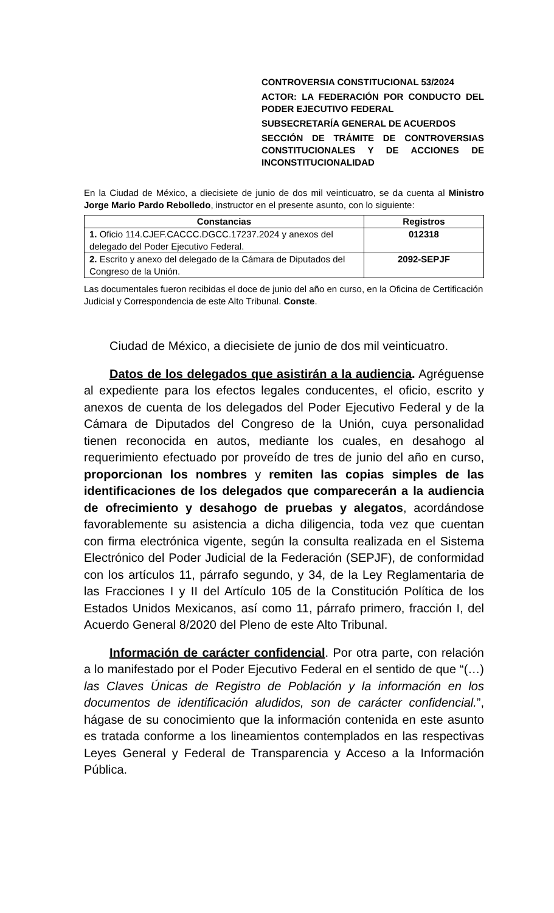CONTROVERSIA CONSTITUCIONAL 53/2024
ACTOR: LA FEDERACIÓN POR CONDUCTO DEL PODER EJECUTIVO FEDERAL
SUBSECRETARÍA GENERAL DE ACUERDOS
SECCIÓN DE TRÁMITE DE CONTROVERSIAS CONSTITUCIONALES Y DE ACCIONES DE INCONSTITUCIONALIDAD
En la Ciudad de México, a diecisiete de junio de dos mil veinticuatro, se da cuenta al Ministro Jorge Mario Pardo Rebolledo, instructor en el presente asunto, con lo siguiente:
| Constancias | Registros |
| --- | --- |
| 1. Oficio 114.CJEF.CACCC.DGCC.17237.2024 y anexos del delegado del Poder Ejecutivo Federal. | 012318 |
| 2. Escrito y anexo del delegado de la Cámara de Diputados del Congreso de la Unión. | 2092-SEPJF |
Las documentales fueron recibidas el doce de junio del año en curso, en la Oficina de Certificación Judicial y Correspondencia de este Alto Tribunal. Conste.
Ciudad de México, a diecisiete de junio de dos mil veinticuatro.
Datos de los delegados que asistirán a la audiencia. Agréguense al expediente para los efectos legales conducentes, el oficio, escrito y anexos de cuenta de los delegados del Poder Ejecutivo Federal y de la Cámara de Diputados del Congreso de la Unión, cuya personalidad tienen reconocida en autos, mediante los cuales, en desahogo al requerimiento efectuado por proveído de tres de junio del año en curso, proporcionan los nombres y remiten las copias simples de las identificaciones de los delegados que comparecerán a la audiencia de ofrecimiento y desahogo de pruebas y alegatos, acordándose favorablemente su asistencia a dicha diligencia, toda vez que cuentan con firma electrónica vigente, según la consulta realizada en el Sistema Electrónico del Poder Judicial de la Federación (SEPJF), de conformidad con los artículos 11, párrafo segundo, y 34, de la Ley Reglamentaria de las Fracciones I y II del Artículo 105 de la Constitución Política de los Estados Unidos Mexicanos, así como 11, párrafo primero, fracción I, del Acuerdo General 8/2020 del Pleno de este Alto Tribunal.
Información de carácter confidencial. Por otra parte, con relación a lo manifestado por el Poder Ejecutivo Federal en el sentido de que “(…) las Claves Únicas de Registro de Población y la información en los documentos de identificación aludidos, son de carácter confidencial.”, hágase de su conocimiento que la información contenida en este asunto es tratada conforme a los lineamientos contemplados en las respectivas Leyes General y Federal de Transparencia y Acceso a la Información Pública.